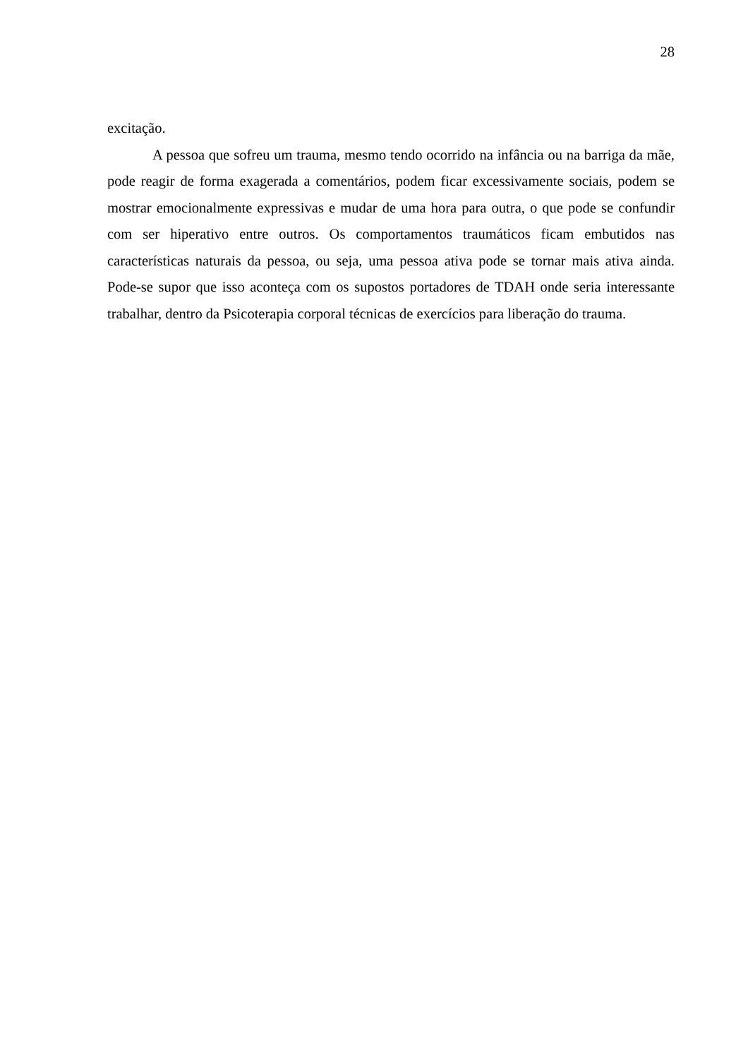28
excitação.
A pessoa que sofreu um trauma, mesmo tendo ocorrido na infância ou na barriga da mãe, pode reagir de forma exagerada a comentários, podem ficar excessivamente sociais, podem se mostrar emocionalmente expressivas e mudar de uma hora para outra, o que pode se confundir com ser hiperativo entre outros. Os comportamentos traumáticos ficam embutidos nas características naturais da pessoa, ou seja, uma pessoa ativa pode se tornar mais ativa ainda. Pode-se supor que isso aconteça com os supostos portadores de TDAH onde seria interessante trabalhar, dentro da Psicoterapia corporal técnicas de exercícios para liberação do trauma.